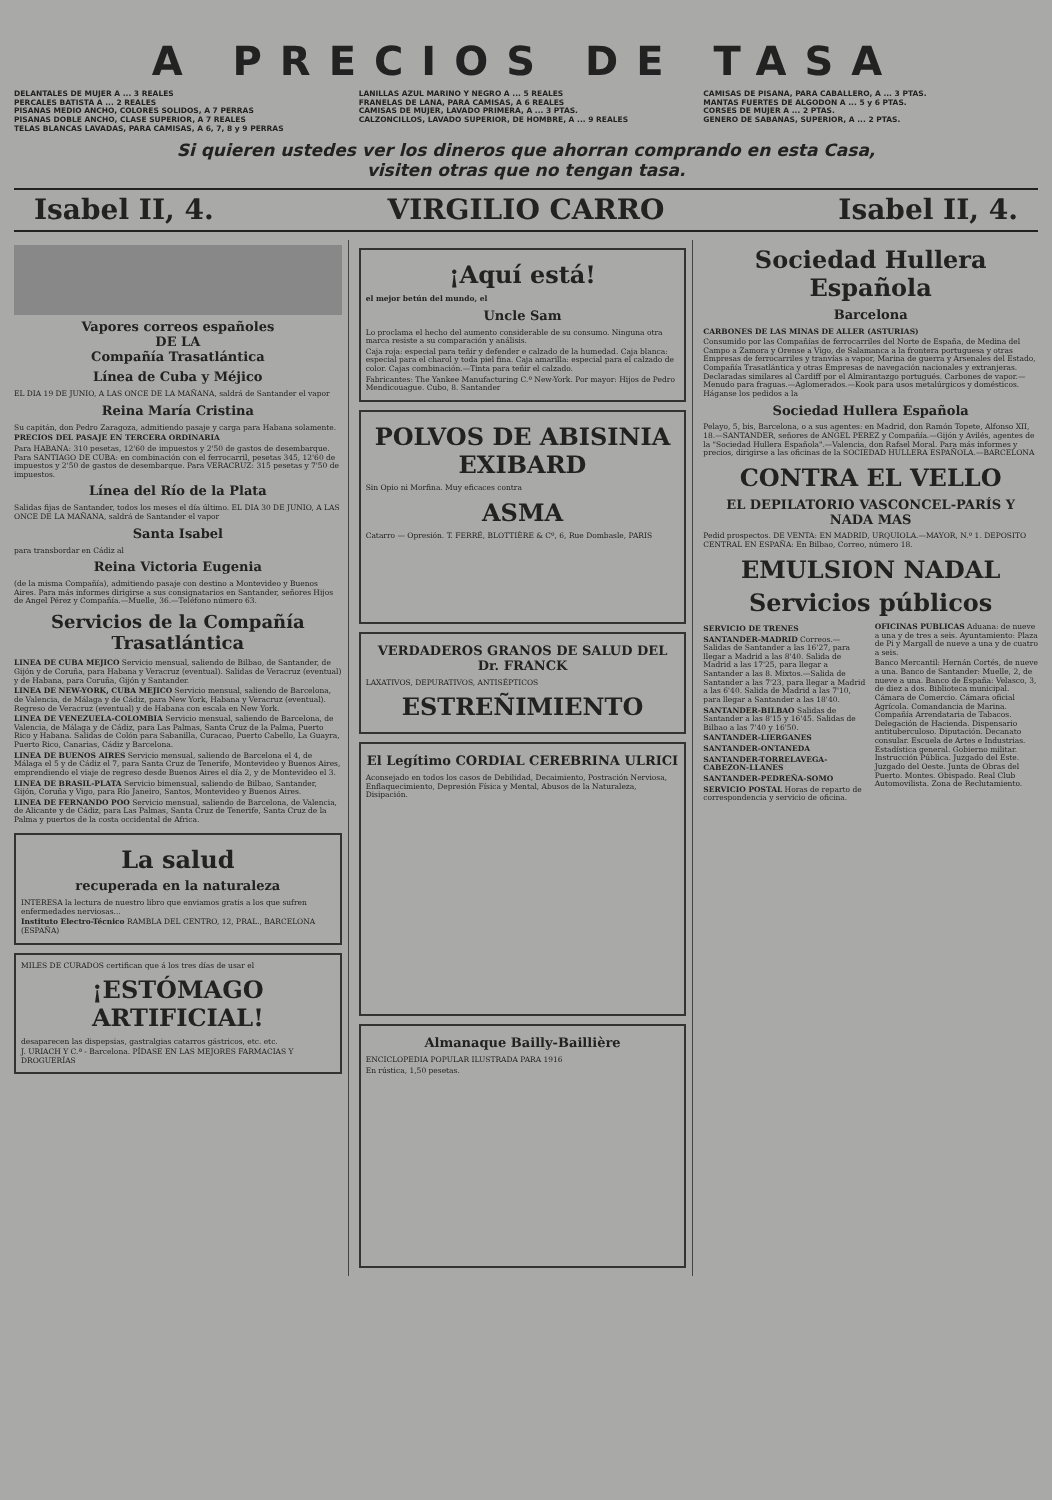A PRECIOS DE TASA
DELANTALES DE MUJER A ... 3 REALES
PERCALES BATISTA A ... 2 REALES
PISANAS MEDIO ANCHO, COLORES SOLIDOS, A 7 PERRAS
PISANAS DOBLE ANCHO, CLASE SUPERIOR, A 7 REALES
TELAS BLANCAS LAVADAS, PARA CAMISAS, A 6, 7, 8 y 9 PERRAS
LANILLAS AZUL MARINO Y NEGRO A ... 5 REALES
FRANELAS DE LANA, PARA CAMISAS, A 6 REALES
CAMISAS DE MUJER, LAVADO PRIMERA, A ... 3 PTAS.
CALZONCILLOS, LAVADO SUPERIOR, DE HOMBRE, A ... 9 REALES
CAMISAS DE PISANA, PARA CABALLERO, A ... 3 PTAS.
MANTAS FUERTES DE ALGODON A ... 5 y 6 PTAS.
CORSES DE MUJER A ... 2 PTAS.
GENERO DE SABANAS, SUPERIOR, A ... 2 PTAS.
Si quieren ustedes ver los dineros que ahorran comprando en esta Casa,
visiten otras que no tengan tasa.
Isabel II, 4. VIRGILIO CARRO Isabel II, 4.
Vapores correos españoles
DE LA
Compañía Trasatlántica
Línea de Cuba y Méjico
EL DIA 19 DE JUNIO, A LAS ONCE DE LA MAÑANA, saldrá de Santander el vapor
Reina María Cristina
Su capitán, don Pedro Zaragoza, admitiendo pasaje y carga para Habana solamente.
PRECIOS DEL PASAJE EN TERCERA ORDINARIA
Para HABANA: 310 pesetas, 12'60 de impuestos y 2'50 de gastos de desembarque. Para SANTIAGO DE CUBA: en combinación con el ferrocarril, pesetas 345, 12'60 de impuestos y 2'50 de gastos de desembarque. Para VERACRUZ: 315 pesetas y 7'50 de impuestos.
Línea del Río de la Plata
Salidas fijas de Santander, todos los meses el día último. EL DIA 30 DE JUNIO, A LAS ONCE DE LA MAÑANA, saldrá de Santander el vapor
Santa Isabel
para transbordar en Cádiz al
Reina Victoria Eugenia
(de la misma Compañía), admitiendo pasaje con destino a Montevideo y Buenos Aires. Para más informes dirigirse a sus consignatarios en Santander, señores Hijos de Angel Pérez y Compañía.—Muelle, 36.—Teléfono número 63.
Servicios de la Compañía Trasatlántica
LINEA DE CUBA MEJICO Servicio mensual, saliendo de Bilbao, de Santander, de Gijón y de Coruña, para Habana y Veracruz (eventual). Salidas de Veracruz (eventual) y de Habana, para Coruña, Gijón y Santander.
LINEA DE NEW-YORK, CUBA MEJICO Servicio mensual, saliendo de Barcelona, de Valencia, de Málaga y de Cádiz, para New York, Habana y Veracruz (eventual). Regreso de Veracruz (eventual) y de Habana con escala en New York.
LINEA DE VENEZUELA-COLOMBIA Servicio mensual, saliendo de Barcelona, de Valencia, de Málaga y de Cádiz, para Las Palmas, Santa Cruz de la Palma, Puerto Rico y Habana. Salidas de Colón para Sabanilla, Curacao, Puerto Cabello, La Guayra, Puerto Rico, Canarias, Cádiz y Barcelona.
LINEA DE BUENOS AIRES Servicio mensual, saliendo de Barcelona el 4, de Málaga el 5 y de Cádiz el 7, para Santa Cruz de Tenerife, Montevideo y Buenos Aires, emprendiendo el viaje de regreso desde Buenos Aires el día 2, y de Montevideo el 3.
LINEA DE BRASIL-PLATA Servicio bimensual, saliendo de Bilbao, Santander, Gijón, Coruña y Vigo, para Río Janeiro, Santos, Montevideo y Buenos Aires.
LINEA DE FERNANDO POO Servicio mensual, saliendo de Barcelona, de Valencia, de Alicante y de Cádiz, para Las Palmas, Santa Cruz de Tenerife, Santa Cruz de la Palma y puertos de la costa occidental de Africa.
La salud
recuperada en la naturaleza
INTERESA la lectura de nuestro libro que enviamos gratis a los que sufren enfermedades nerviosas...
Instituto Electro-Técnico RAMBLA DEL CENTRO, 12, PRAL., BARCELONA (ESPAÑA)
MILES DE CURADOS certifican que á los tres días de usar el
¡ESTÓMAGO ARTIFICIAL!
desaparecen las dispepsias, gastralgias catarros gástricos, etc. etc.
J. URIACH Y C.ª - Barcelona. PÍDASE EN LAS MEJORES FARMACIAS Y DROGUERÍAS
¡Aquí está!
el mejor betún del mundo, el
Uncle Sam
Lo proclama el hecho del aumento considerable de su consumo. Ninguna otra marca resiste a su comparación y análisis.
Caja roja: especial para teñir y defender e calzado de la humedad. Caja blanca: especial para el charol y toda piel fina. Caja amarilla: especial para el calzado de color. Cajas combinación.—Tinta para teñir el calzado.
Fabricantes: The Yankee Manufacturing C.º New-York. Por mayor: Hijos de Pedro Mendicouague. Cubo, 8. Santander
POLVOS DE ABISINIA EXIBARD
Sin Opio ni Morfina. Muy eficaces contra
ASMA
Catarro — Opresión. T. FERRÉ, BLOTTIÈRE & Cº, 6, Rue Dombasle, PARIS
VERDADEROS GRANOS DE SALUD DEL Dr. FRANCK
LAXATIVOS, DEPURATIVOS, ANTISÉPTICOS
ESTREÑIMIENTO
El Legítimo CORDIAL CEREBRINA ULRICI
Aconsejado en todos los casos de Debilidad, Decaimiento, Postración Nerviosa, Enflaquecimiento, Depresión Física y Mental, Abusos de la Naturaleza, Disipación.
Almanaque Bailly-Baillière
ENCICLOPEDIA POPULAR ILUSTRADA PARA 1916
En rústica, 1,50 pesetas.
Sociedad Hullera Española
Barcelona
CARBONES DE LAS MINAS DE ALLER (ASTURIAS)
Consumido por las Compañías de ferrocarriles del Norte de España, de Medina del Campo a Zamora y Orense a Vigo, de Salamanca a la frontera portuguesa y otras Empresas de ferrocarriles y tranvías a vapor, Marina de guerra y Arsenales del Estado, Compañía Trasatlántica y otras Empresas de navegación nacionales y extranjeras. Declaradas similares al Cardiff por el Almirantazgo portugués. Carbones de vapor.—Menudo para fraguas.—Aglomerados.—Kook para usos metalúrgicos y domésticos. Háganse los pedidos a la
Sociedad Hullera Española
Pelayo, 5, bis, Barcelona, o a sus agentes: en Madrid, don Ramón Topete, Alfonso XII, 18.—SANTANDER, señores de ANGEL PEREZ y Compañía.—Gijón y Avilés, agentes de la "Sociedad Hullera Española".—Valencia, don Rafael Moral. Para más informes y precios, dirigirse a las oficinas de la SOCIEDAD HULLERA ESPAÑOLA.—BARCELONA
CONTRA EL VELLO
EL DEPILATORIO VASCONCEL-PARÍS Y NADA MAS
Pedid prospectos. DE VENTA: EN MADRID, URQUIOLA.—MAYOR, N.º 1. DEPOSITO CENTRAL EN ESPAÑA: En Bilbao, Correo, número 18.
EMULSION NADAL
Servicios públicos
SERVICIO DE TRENES
SANTANDER-MADRID Correos.—Salidas de Santander a las 16'27, para llegar a Madrid a las 8'40. Salida de Madrid a las 17'25, para llegar a Santander a las 8. Mixtos.—Salida de Santander a las 7'23, para llegar a Madrid a las 6'40. Salida de Madrid a las 7'10, para llegar a Santander a las 18'40.
SANTANDER-BILBAO Salidas de Santander a las 8'15 y 16'45. Salidas de Bilbao a las 7'40 y 16'50.
SANTANDER-LIERGANES
SANTANDER-ONTANEDA
SANTANDER-TORRELAVEGA-CABEZON-LLANES
SANTANDER-PEDREÑA-SOMO
SERVICIO POSTAL Horas de reparto de correspondencia y servicio de oficina.
OFICINAS PUBLICAS Aduana: de nueve a una y de tres a seis. Ayuntamiento: Plaza de Pi y Margall de nueve a una y de cuatro a seis.
Banco Mercantil: Hernán Cortés, de nueve a una. Banco de Santander: Muelle, 2, de nueve a una. Banco de España: Velasco, 3, de diez a dos. Biblioteca municipal. Cámara de Comercio. Cámara oficial Agrícola. Comandancia de Marina. Compañía Arrendataria de Tabacos. Delegación de Hacienda. Dispensario antituberculoso. Diputación. Decanato consular. Escuela de Artes e Industrias. Estadística general. Gobierno militar. Instrucción Pública. Juzgado del Este. Juzgado del Oeste. Junta de Obras del Puerto. Montes. Obispado. Real Club Automovilista. Zona de Reclutamiento.